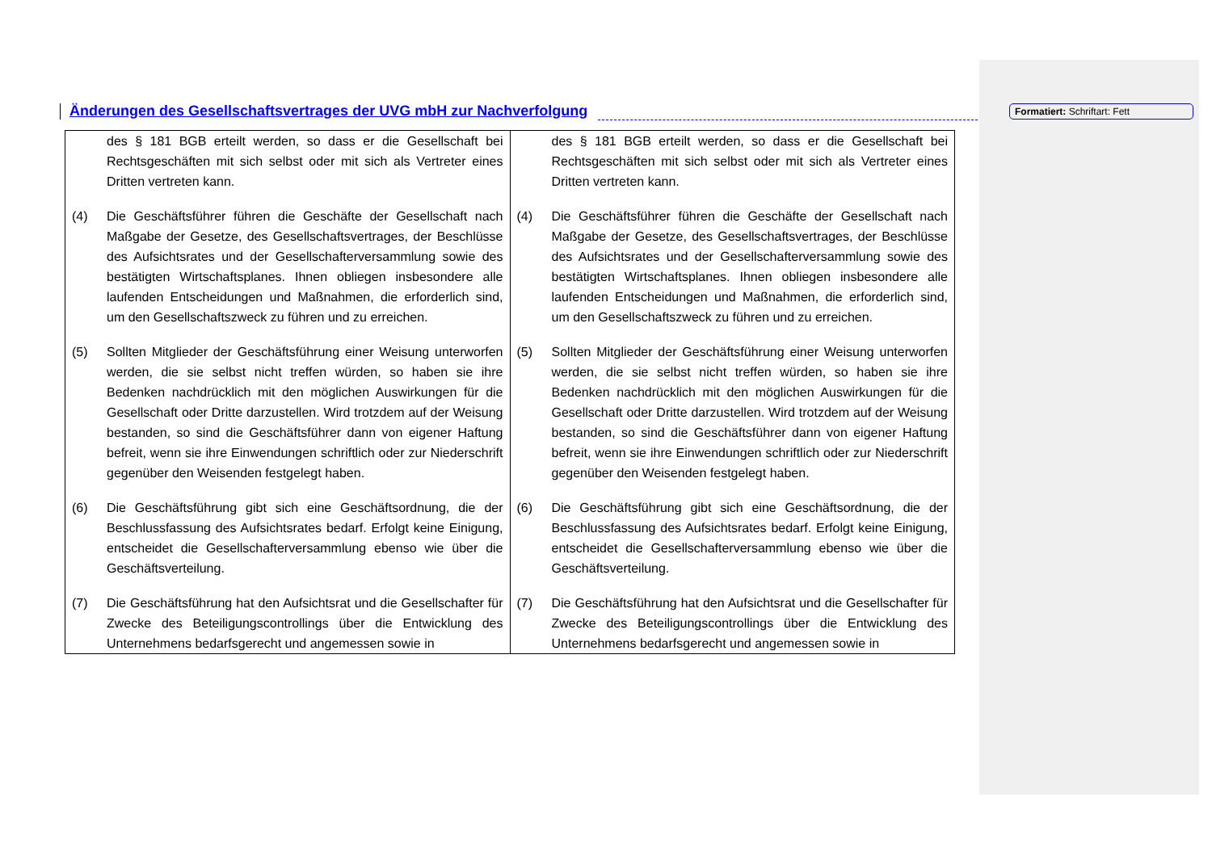Änderungen des Gesellschaftsvertrages der UVG mbH zur Nachverfolgung
Formatiert: Schriftart: Fett
| des § 181 BGB erteilt werden, so dass er die Gesellschaft bei Rechtsgeschäften mit sich selbst oder mit sich als Vertreter eines Dritten vertreten kann. (4) Die Geschäftsführer führen die Geschäfte der Gesellschaft nach Maßgabe der Gesetze, des Gesellschaftsvertrages, der Beschlüsse des Aufsichtsrates und der Gesellschafterversammlung sowie des bestätigten Wirtschaftsplanes. Ihnen obliegen insbesondere alle laufenden Entscheidungen und Maßnahmen, die erforderlich sind, um den Gesellschaftszweck zu führen und zu erreichen. (5) Sollten Mitglieder der Geschäftsführung einer Weisung unterworfen werden, die sie selbst nicht treffen würden, so haben sie ihre Bedenken nachdrücklich mit den möglichen Auswirkungen für die Gesellschaft oder Dritte darzustellen. Wird trotzdem auf der Weisung bestanden, so sind die Geschäftsführer dann von eigener Haftung befreit, wenn sie ihre Einwendungen schriftlich oder zur Niederschrift gegenüber den Weisenden festgelegt haben. (6) Die Geschäftsführung gibt sich eine Geschäftsordnung, die der Beschlussfassung des Aufsichtsrates bedarf. Erfolgt keine Einigung, entscheidet die Gesellschafterversammlung ebenso wie über die Geschäftsverteilung. (7) Die Geschäftsführung hat den Aufsichtsrat und die Gesellschafter für Zwecke des Beteiligungscontrollings über die Entwicklung des Unternehmens bedarfsgerecht und angemessen sowie in | des § 181 BGB erteilt werden, so dass er die Gesellschaft bei Rechtsgeschäften mit sich selbst oder mit sich als Vertreter eines Dritten vertreten kann. (4) Die Geschäftsführer führen die Geschäfte der Gesellschaft nach Maßgabe der Gesetze, des Gesellschaftsvertrages, der Beschlüsse des Aufsichtsrates und der Gesellschafterversammlung sowie des bestätigten Wirtschaftsplanes. Ihnen obliegen insbesondere alle laufenden Entscheidungen und Maßnahmen, die erforderlich sind, um den Gesellschaftszweck zu führen und zu erreichen. (5) Sollten Mitglieder der Geschäftsführung einer Weisung unterworfen werden, die sie selbst nicht treffen würden, so haben sie ihre Bedenken nachdrücklich mit den möglichen Auswirkungen für die Gesellschaft oder Dritte darzustellen. Wird trotzdem auf der Weisung bestanden, so sind die Geschäftsführer dann von eigener Haftung befreit, wenn sie ihre Einwendungen schriftlich oder zur Niederschrift gegenüber den Weisenden festgelegt haben. (6) Die Geschäftsführung gibt sich eine Geschäftsordnung, die der Beschlussfassung des Aufsichtsrates bedarf. Erfolgt keine Einigung, entscheidet die Gesellschafterversammlung ebenso wie über die Geschäftsverteilung. (7) Die Geschäftsführung hat den Aufsichtsrat und die Gesellschafter für Zwecke des Beteiligungscontrollings über die Entwicklung des Unternehmens bedarfsgerecht und angemessen sowie in |